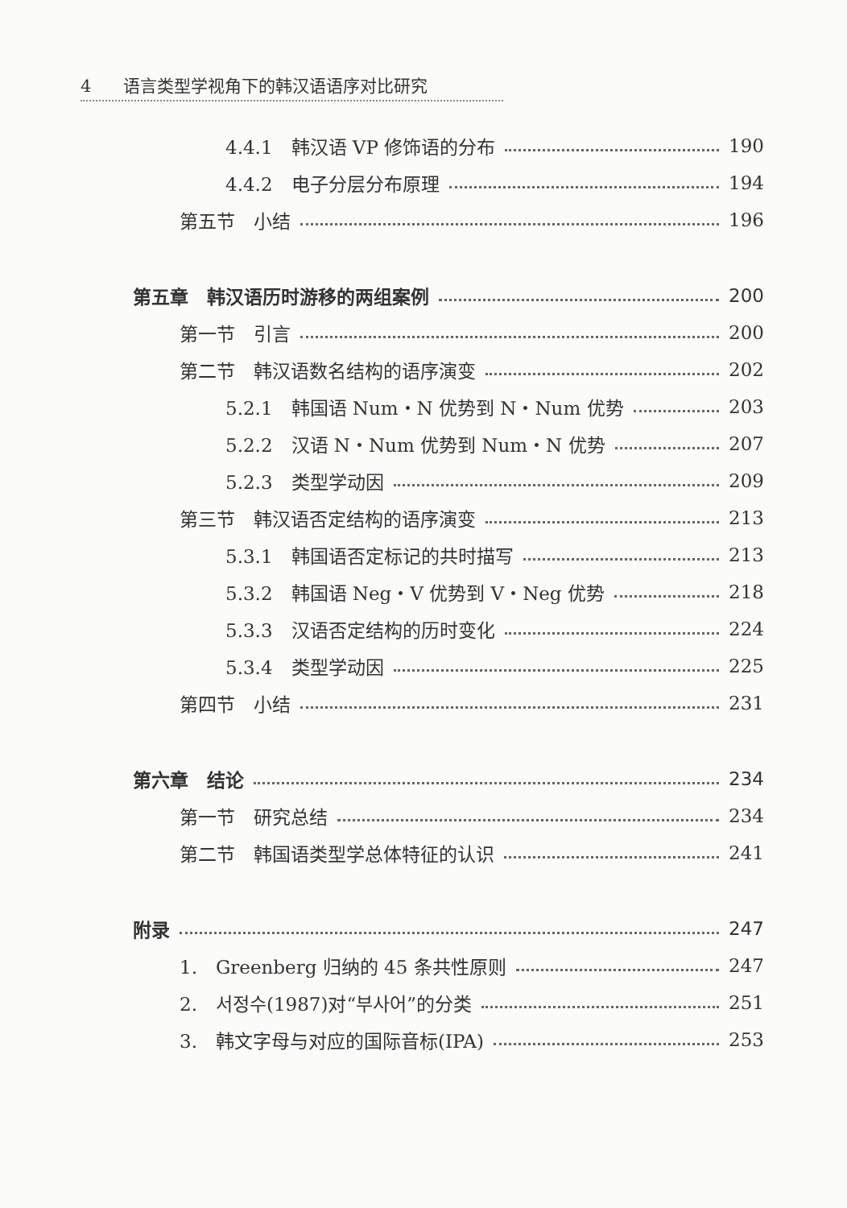4 语言类型学视角下的韩汉语语序对比研究
4.4.1　韩汉语 VP 修饰语的分布 190
4.4.2　电子分层分布原理 194
第五节　小结 196
第五章　韩汉语历时游移的两组案例 200
第一节　引言 200
第二节　韩汉语数名结构的语序演变 202
5.2.1　韩国语 Num・N 优势到 N・Num 优势 203
5.2.2　汉语 N・Num 优势到 Num・N 优势 207
5.2.3　类型学动因 209
第三节　韩汉语否定结构的语序演变 213
5.3.1　韩国语否定标记的共时描写 213
5.3.2　韩国语 Neg・V 优势到 V・Neg 优势 218
5.3.3　汉语否定结构的历时变化 224
5.3.4　类型学动因 225
第四节　小结 231
第六章　结论 234
第一节　研究总结 234
第二节　韩国语类型学总体特征的认识 241
附录 247
1.　Greenberg 归纳的 45 条共性原则 247
2.　서정수(1987)对“부사어”的分类 251
3.　韩文字母与对应的国际音标(IPA) 253